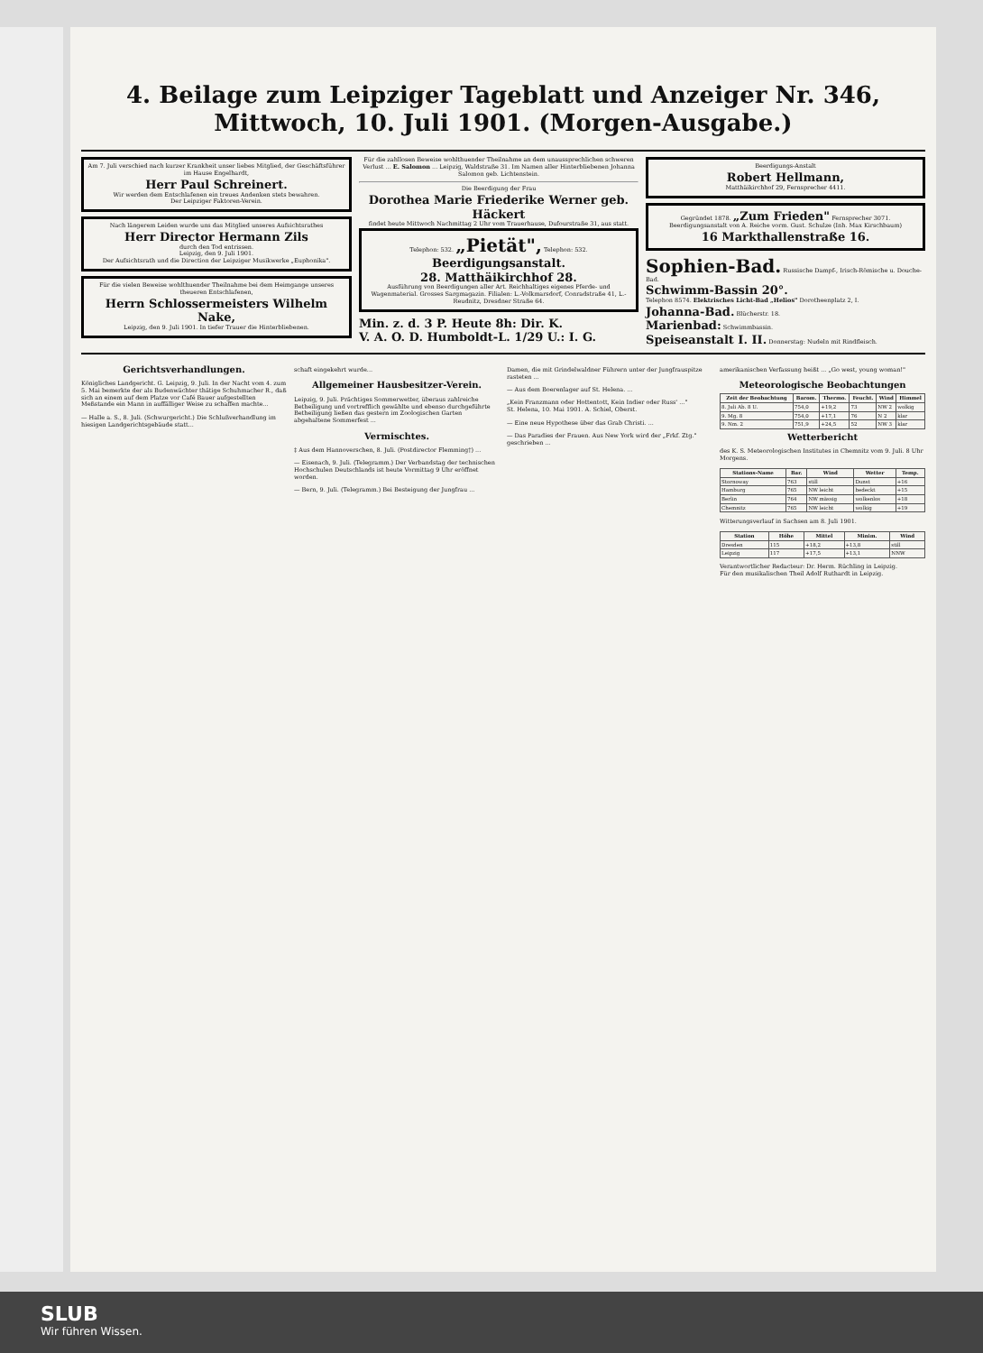4. Beilage zum Leipziger Tageblatt und Anzeiger Nr. 346, Mittwoch, 10. Juli 1901. (Morgen-Ausgabe.)
Am 7. Juli verschied nach kurzer Krankheit unser liebes Mitglied, der Geschäftsführer im Hause Engelhardt,
Herr Paul Schreinert.
Wir werden dem Entschlafenen ein treues Andenken stets bewahren.
Der Leipziger Faktoren-Verein.
Nach längerem Leiden wurde uns das Mitglied unseres Aufsichtsrathes
Herr Director Hermann Zils
durch den Tod entrissen.
Leipzig, den 9. Juli 1901.
Der Aufsichtsrath und die Direction der Leipziger Musikwerke „Euphonika".
Für die vielen Beweise wohlthuender Theilnahme bei dem Heimgange unseres theueren Entschlafenen,
Herrn Schlossermeisters Wilhelm Nake,
Leipzig, den 9. Juli 1901. In tiefer Trauer die Hinterbliebenen.
Für die zahllosen Beweise wohlthuender Theilnahme an dem unaussprechlichen schweren Verlust ... E. Salomon ... Leipzig, Waldstraße 31. Im Namen aller Hinterbliebenen Johanna Salomon geb. Lichtenstein.
Die Beerdigung der Frau
Dorothea Marie Friederike Werner geb. Häckert
findet heute Mittwoch Nachmittag 2 Uhr vom Trauerhause, Dufourstraße 31, aus statt.
Telephon: 532. „Pietät", Telephon: 532.
Beerdigungsanstalt.
28. Matthäikirchhof 28.
Ausführung von Beerdigungen aller Art. Reichhaltiges eigenes Pferde- und Wagenmaterial. Grosses Sargmagazin. Filialen: L.-Volkmarsdorf, Conradstraße 41, L.-Reudnitz, Dresdner Straße 64.
Min. z. d. 3 P. Heute 8h: Dir. K.
V. A. O. D. Humboldt-L. 1/29 U.: I. G.
Beerdigungs-Anstalt
Robert Hellmann,
Matthäikirchhof 29, Fernsprecher 4411.
Gegründet 1878. „Zum Frieden" Fernsprecher 3071.
Beerdigungsanstalt von A. Reiche vorm. Gust. Schulze (Inh. Max Kirschbaum)
16 Markthallenstraße 16.
Sophien-Bad. Russische Dampf-, Irisch-Römische u. Douche-Bad.
Schwimm-Bassin 20°.
Telephon 8574. Elektrisches Licht-Bad „Helios" Dorotheenplatz 2, I.
Johanna-Bad. Blücherstr. 18.
Marienbad: Schwimmbassin.
Speiseanstalt I. II. Donnerstag: Nudeln mit Rindfleisch.
Gerichtsverhandlungen.
Königliches Landgericht. G. Leipzig, 9. Juli. In der Nacht vom 4. zum 5. Mai bemerkte der als Budenwächter thätige Schuhmacher R., daß sich an einem auf dem Platze vor Café Bauer aufgestellten Meßstande ein Mann in auffälliger Weise zu schaffen machte...
— Halle a. S., 8. Juli. (Schwurgericht.) Die Schlußverhandlung im hiesigen Landgerichtsgebäude statt...
schaft eingekehrt wurde...
Allgemeiner Hausbesitzer-Verein.
Leipzig, 9. Juli. Prächtiges Sommerwetter, überaus zahlreiche Betheiligung und vortrefflich gewählte und ebenso durchgeführte Betheiligung ließen das gestern im Zoologischen Garten abgehaltene Sommerfest ...
Vermischtes.
‡ Aus dem Hannoverschen, 8. Juli. (Postdirector Flemming†) ...
— Eisenach, 9. Juli. (Telegramm.) Der Verbandstag der technischen Hochschulen Deutschlands ist heute Vormittag 9 Uhr eröffnet worden.
— Bern, 9. Juli. (Telegramm.) Bei Besteigung der Jungfrau ...
Damen, die mit Grindelwaldner Führern unter der Jungfrauspitze rasteten ...
— Aus dem Boerenlager auf St. Helena. ...
„Kein Franzmann oder Hottentott, Kein Indier oder Russ' ..."
St. Helena, 10. Mai 1901. A. Schiel, Oberst.
— Eine neue Hypothese über das Grab Christi. ...
— Das Paradies der Frauen. Aus New York wird der „Frkf. Ztg." geschrieben ...
amerikanischen Verfassung heißt ... „Go west, young woman!"
Meteorologische Beobachtungen
| Zeit der Beobachtung | Barom. | Thermo. | Feucht. | Wind | Himmel |
| --- | --- | --- | --- | --- | --- |
| 8. Juli Ab. 8 U. | 754,0 | +19,2 | 73 | NW 2 | wolkig |
| 9. Mg. 8 | 754,0 | +17,1 | 76 | N 2 | klar |
| 9. Nm. 2 | 751,9 | +24,5 | 52 | NW 3 | klar |
Wetterbericht
des K. S. Meteorologischen Institutes in Chemnitz vom 9. Juli. 8 Uhr Morgens.
| Stations-Name | Bar. | Wind | Wetter | Temp. |
| --- | --- | --- | --- | --- |
| Stornoway | 763 | still | Dunst | +16 |
| Hamburg | 765 | NW leicht | bedeckt | +15 |
| Berlin | 764 | NW mässig | wolkenlos | +18 |
| Chemnitz | 765 | NW leicht | wolkig | +19 |
Witterungsverlauf in Sachsen am 8. Juli 1901.
| Station | Höhe | Mittel | Minim. | Wind |
| --- | --- | --- | --- | --- |
| Dresden | 115 | +18,2 | +13,8 | still |
| Leipzig | 117 | +17,5 | +13,1 | NNW |
Verantwortlicher Redacteur: Dr. Herm. Rüchling in Leipzig.
Für den musikalischen Theil Adolf Ruthardt in Leipzig.
SLUB
Wir führen Wissen.